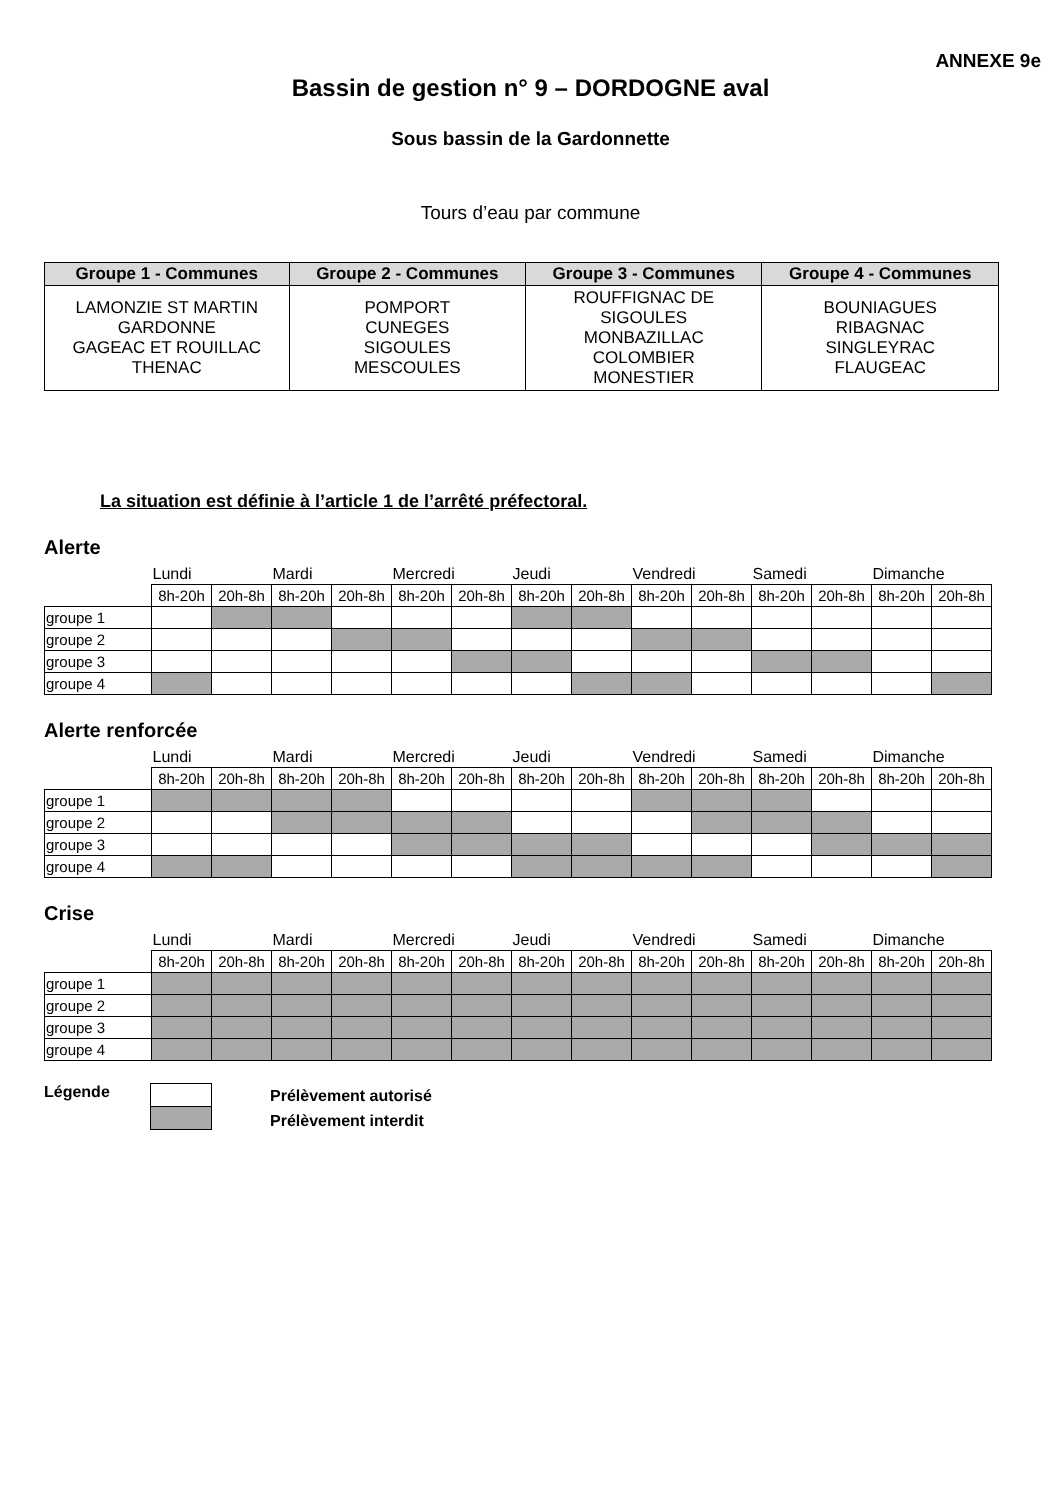ANNEXE 9e
Bassin de gestion n° 9 – DORDOGNE aval
Sous bassin de la Gardonnette
Tours d’eau par commune
| Groupe 1 - Communes | Groupe 2 - Communes | Groupe 3 - Communes | Groupe 4 - Communes |
| --- | --- | --- | --- |
| LAMONZIE ST MARTIN GARDONNE GAGEAC ET ROUILLAC THENAC | POMPORT CUNEGES SIGOULES MESCOULES | ROUFFIGNAC DE SIGOULES MONBAZILLAC COLOMBIER MONESTIER | BOUNIAGUES RIBAGNAC SINGLEYRAC FLAUGEAC |
La situation est définie à l’article 1 de l’arrêté préfectoral.
Alerte
| | Lundi | | Mardi | | Mercredi | | Jeudi | | Vendredi | | Samedi | | Dimanche | |
| | 8h-20h | 20h-8h | 8h-20h | 20h-8h | 8h-20h | 20h-8h | 8h-20h | 20h-8h | 8h-20h | 20h-8h | 8h-20h | 20h-8h | 8h-20h | 20h-8h |
| groupe 1 | | | | | | | | | | | | | | |
| groupe 2 | | | | | | | | | | | | | | |
| groupe 3 | | | | | | | | | | | | | | |
| groupe 4 | | | | | | | | | | | | | | |
Alerte renforcée
| | Lundi | | Mardi | | Mercredi | | Jeudi | | Vendredi | | Samedi | | Dimanche | |
| | 8h-20h | 20h-8h | 8h-20h | 20h-8h | 8h-20h | 20h-8h | 8h-20h | 20h-8h | 8h-20h | 20h-8h | 8h-20h | 20h-8h | 8h-20h | 20h-8h |
| groupe 1 | | | | | | | | | | | | | | |
| groupe 2 | | | | | | | | | | | | | | |
| groupe 3 | | | | | | | | | | | | | | |
| groupe 4 | | | | | | | | | | | | | | |
Crise
| | Lundi | | Mardi | | Mercredi | | Jeudi | | Vendredi | | Samedi | | Dimanche | |
| | 8h-20h | 20h-8h | 8h-20h | 20h-8h | 8h-20h | 20h-8h | 8h-20h | 20h-8h | 8h-20h | 20h-8h | 8h-20h | 20h-8h | 8h-20h | 20h-8h |
| groupe 1 | | | | | | | | | | | | | | |
| groupe 2 | | | | | | | | | | | | | | |
| groupe 3 | | | | | | | | | | | | | | |
| groupe 4 | | | | | | | | | | | | | | |
Légende
Prélèvement autorisé
Prélèvement interdit